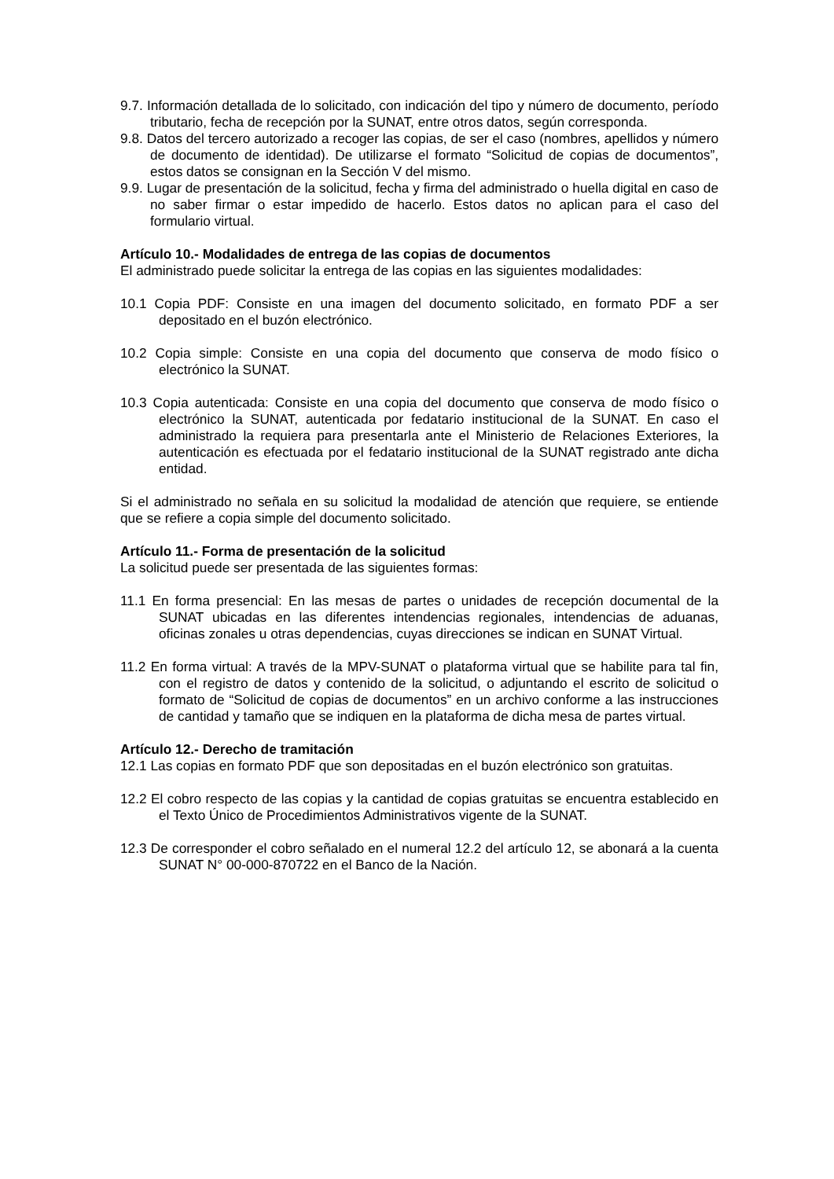9.7. Información detallada de lo solicitado, con indicación del tipo y número de documento, período tributario, fecha de recepción por la SUNAT, entre otros datos, según corresponda.
9.8. Datos del tercero autorizado a recoger las copias, de ser el caso (nombres, apellidos y número de documento de identidad). De utilizarse el formato “Solicitud de copias de documentos”, estos datos se consignan en la Sección V del mismo.
9.9. Lugar de presentación de la solicitud, fecha y firma del administrado o huella digital en caso de no saber firmar o estar impedido de hacerlo. Estos datos no aplican para el caso del formulario virtual.
Artículo 10.- Modalidades de entrega de las copias de documentos
El administrado puede solicitar la entrega de las copias en las siguientes modalidades:
10.1 Copia PDF: Consiste en una imagen del documento solicitado, en formato PDF a ser depositado en el buzón electrónico.
10.2 Copia simple: Consiste en una copia del documento que conserva de modo físico o electrónico la SUNAT.
10.3 Copia autenticada: Consiste en una copia del documento que conserva de modo físico o electrónico la SUNAT, autenticada por fedatario institucional de la SUNAT. En caso el administrado la requiera para presentarla ante el Ministerio de Relaciones Exteriores, la autenticación es efectuada por el fedatario institucional de la SUNAT registrado ante dicha entidad.
Si el administrado no señala en su solicitud la modalidad de atención que requiere, se entiende que se refiere a copia simple del documento solicitado.
Artículo 11.- Forma de presentación de la solicitud
La solicitud puede ser presentada de las siguientes formas:
11.1 En forma presencial: En las mesas de partes o unidades de recepción documental de la SUNAT ubicadas en las diferentes intendencias regionales, intendencias de aduanas, oficinas zonales u otras dependencias, cuyas direcciones se indican en SUNAT Virtual.
11.2 En forma virtual: A través de la MPV-SUNAT o plataforma virtual que se habilite para tal fin, con el registro de datos y contenido de la solicitud, o adjuntando el escrito de solicitud o formato de “Solicitud de copias de documentos” en un archivo conforme a las instrucciones de cantidad y tamaño que se indiquen en la plataforma de dicha mesa de partes virtual.
Artículo 12.- Derecho de tramitación
12.1 Las copias en formato PDF que son depositadas en el buzón electrónico son gratuitas.
12.2 El cobro respecto de las copias y la cantidad de copias gratuitas se encuentra establecido en el Texto Único de Procedimientos Administrativos vigente de la SUNAT.
12.3 De corresponder el cobro señalado en el numeral 12.2 del artículo 12, se abonará a la cuenta SUNAT N° 00-000-870722 en el Banco de la Nación.